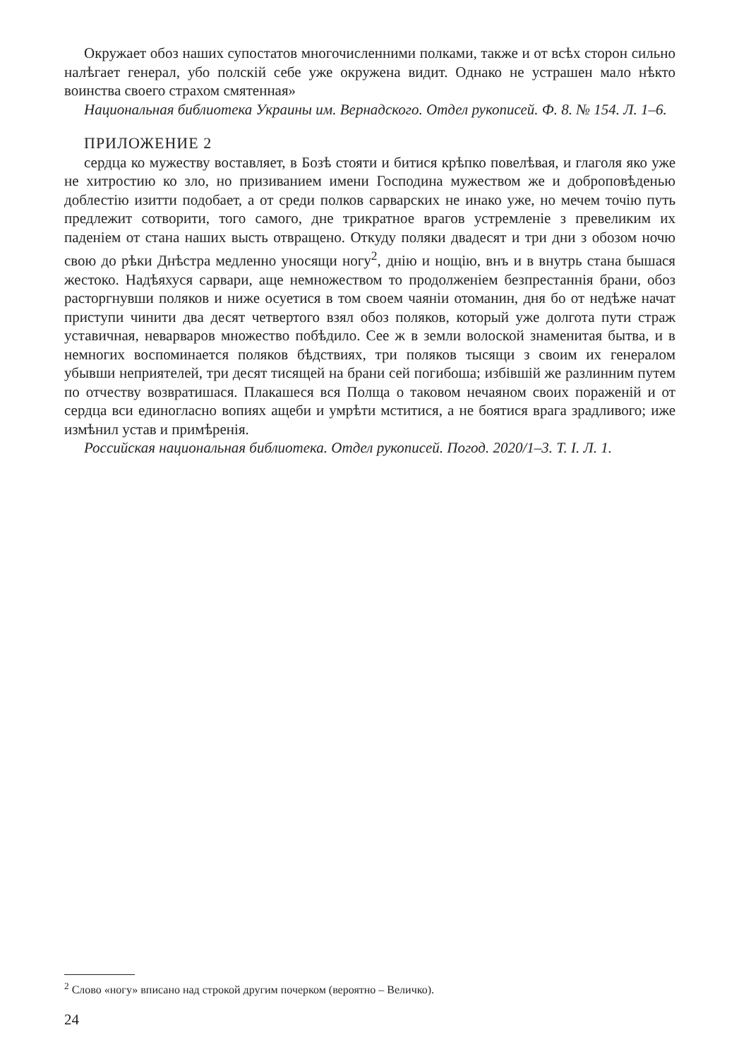Окружает обоз наших супостатов многочисленними полками, также и от всѣх сторон сильно налѣгает генерал, убо полскій себе уже окружена видит. Однако не устрашен мало нѣкто воинства своего страхом смятенная»
Национальная библиотека Украины им. Вернадского. Отдел рукописей. Ф. 8. № 154. Л. 1–6.
ПРИЛОЖЕНИЕ 2
сердца ко мужеству воставляет, в Бозѣ стояти и битися крѣпко повелѣвая, и глаголя яко уже не хитростию ко зло, но призиванием имени Господина мужеством же и доброповѣденью доблестію изитти подобает, а от среди полков сарварских не инако уже, но мечем точію путь предлежит сотворити, того самого, дне трикратное врагов устремленіе з превеликим их паденіем от стана наших высть отвращено. Откуду поляки двадесят и три дни з обозом ночю свою до рѣки Днѣстра медленно уносящи ногу<sup>2</sup>, днію и нощію, внъ и в внутрь стана бышася жестоко. Надѣяхуся сарвари, аще немножеством то продолженіем безпрестаннія брани, обоз расторгнувши поляков и ниже осуетися в том своем чаяніи отоманин, дня бо от недѣже начат приступи чинити два десят четвертого взял обоз поляков, который уже долгота пути страж уставичная, неварваров множество побѣдило. Сее ж в земли волоской знаменитая бытва, и в немногих воспоминается поляков бѣдствиях, три поляков тысящи з своим их генералом убывши неприятелей, три десят тисящей на брани сей погибоша; избівшій же разлинним путем по отчеству возвратишася. Плакашеся вся Полща о таковом нечаяном своих пораженій и от сердца вси единогласно вопиях ащеби и умрѣти мститися, а не боятися врага зрадливого; иже измѣнил устав и примѣренія.
Российская национальная библиотека. Отдел рукописей. Погод. 2020/1–3. Т. I. Л. 1.
<sup>2</sup> Слово «ногу» вписано над строкой другим почерком (вероятно – Величко).
24